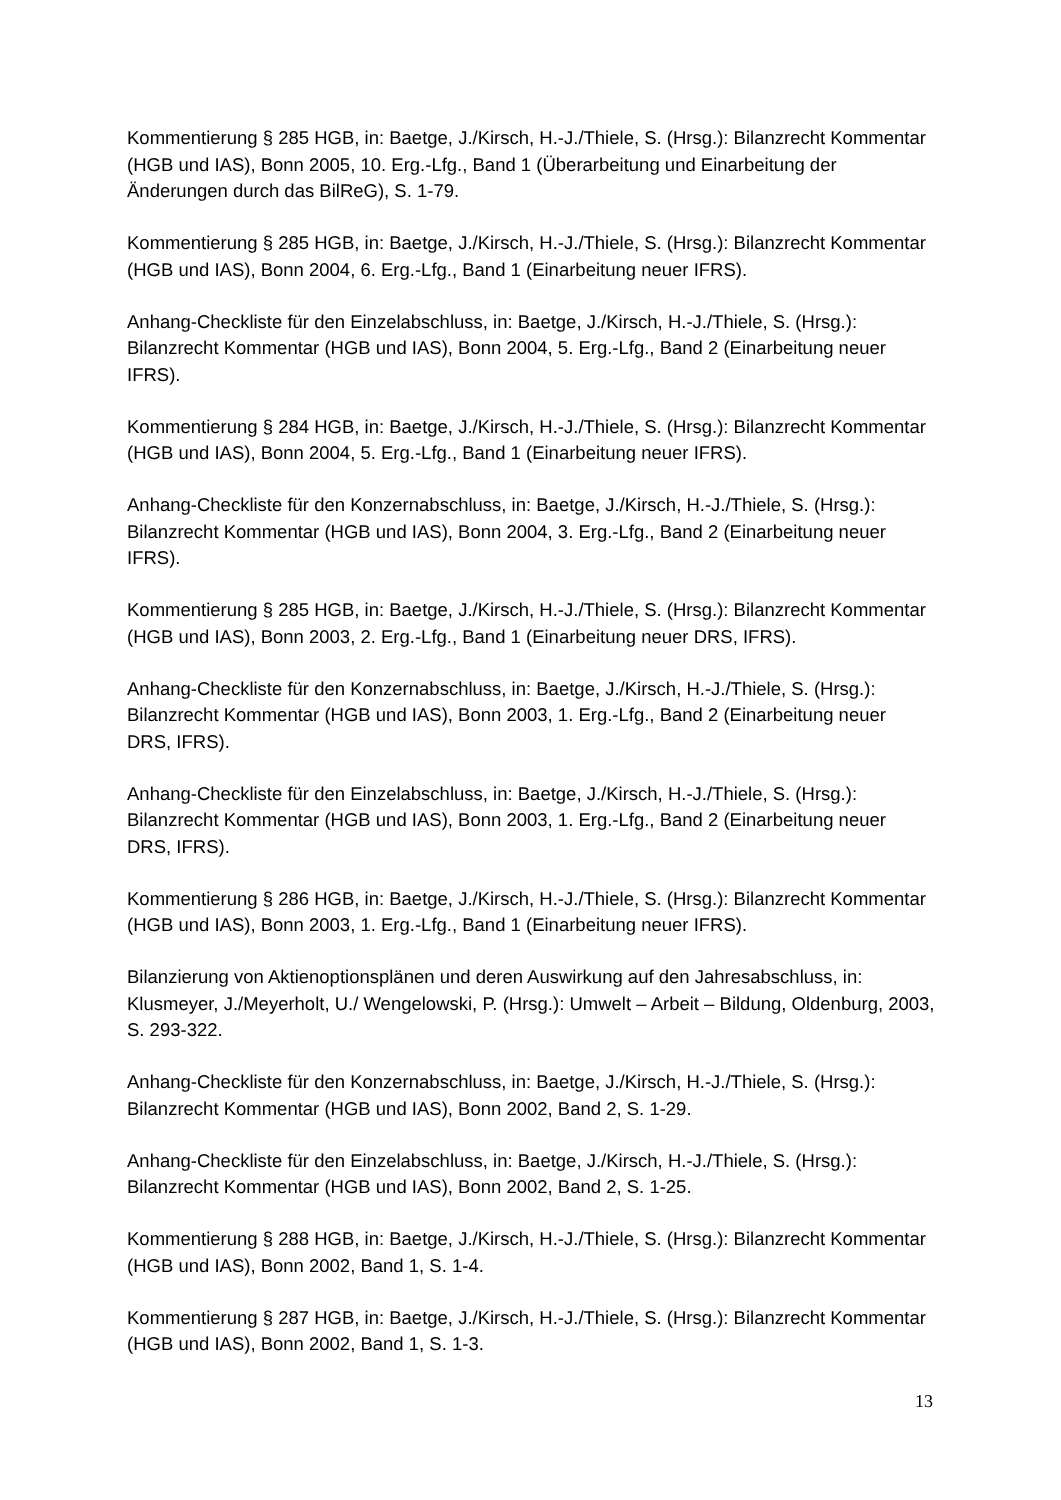Kommentierung § 285 HGB, in: Baetge, J./Kirsch, H.-J./Thiele, S. (Hrsg.): Bilanzrecht Kommentar (HGB und IAS), Bonn 2005, 10. Erg.-Lfg., Band 1 (Überarbeitung und Einarbeitung der Änderungen durch das BilReG), S. 1-79.
Kommentierung § 285 HGB, in: Baetge, J./Kirsch, H.-J./Thiele, S. (Hrsg.): Bilanzrecht Kommentar (HGB und IAS), Bonn 2004, 6. Erg.-Lfg., Band 1 (Einarbeitung neuer IFRS).
Anhang-Checkliste für den Einzelabschluss, in: Baetge, J./Kirsch, H.-J./Thiele, S. (Hrsg.): Bilanzrecht Kommentar (HGB und IAS), Bonn 2004, 5. Erg.-Lfg., Band 2 (Einarbeitung neuer IFRS).
Kommentierung § 284 HGB, in: Baetge, J./Kirsch, H.-J./Thiele, S. (Hrsg.): Bilanzrecht Kommentar (HGB und IAS), Bonn 2004, 5. Erg.-Lfg., Band 1 (Einarbeitung neuer IFRS).
Anhang-Checkliste für den Konzernabschluss, in: Baetge, J./Kirsch, H.-J./Thiele, S. (Hrsg.): Bilanzrecht Kommentar (HGB und IAS), Bonn 2004, 3. Erg.-Lfg., Band 2 (Einarbeitung neuer IFRS).
Kommentierung § 285 HGB, in: Baetge, J./Kirsch, H.-J./Thiele, S. (Hrsg.): Bilanzrecht Kommentar (HGB und IAS), Bonn 2003, 2. Erg.-Lfg., Band 1 (Einarbeitung neuer DRS, IFRS).
Anhang-Checkliste für den Konzernabschluss, in: Baetge, J./Kirsch, H.-J./Thiele, S. (Hrsg.): Bilanzrecht Kommentar (HGB und IAS), Bonn 2003, 1. Erg.-Lfg., Band 2 (Einarbeitung neuer DRS, IFRS).
Anhang-Checkliste für den Einzelabschluss, in: Baetge, J./Kirsch, H.-J./Thiele, S. (Hrsg.): Bilanzrecht Kommentar (HGB und IAS), Bonn 2003, 1. Erg.-Lfg., Band 2 (Einarbeitung neuer DRS, IFRS).
Kommentierung § 286 HGB, in: Baetge, J./Kirsch, H.-J./Thiele, S. (Hrsg.): Bilanzrecht Kommentar (HGB und IAS), Bonn 2003, 1. Erg.-Lfg., Band 1 (Einarbeitung neuer IFRS).
Bilanzierung von Aktienoptionsplänen und deren Auswirkung auf den Jahresabschluss, in: Klusmeyer, J./Meyerholt, U./ Wengelowski, P. (Hrsg.): Umwelt – Arbeit – Bildung, Oldenburg, 2003, S. 293-322.
Anhang-Checkliste für den Konzernabschluss, in: Baetge, J./Kirsch, H.-J./Thiele, S. (Hrsg.): Bilanzrecht Kommentar (HGB und IAS), Bonn 2002, Band 2, S. 1-29.
Anhang-Checkliste für den Einzelabschluss, in: Baetge, J./Kirsch, H.-J./Thiele, S. (Hrsg.): Bilanzrecht Kommentar (HGB und IAS), Bonn 2002, Band 2, S. 1-25.
Kommentierung § 288 HGB, in: Baetge, J./Kirsch, H.-J./Thiele, S. (Hrsg.): Bilanzrecht Kommentar (HGB und IAS), Bonn 2002, Band 1, S. 1-4.
Kommentierung § 287 HGB, in: Baetge, J./Kirsch, H.-J./Thiele, S. (Hrsg.): Bilanzrecht Kommentar (HGB und IAS), Bonn 2002, Band 1, S. 1-3.
13